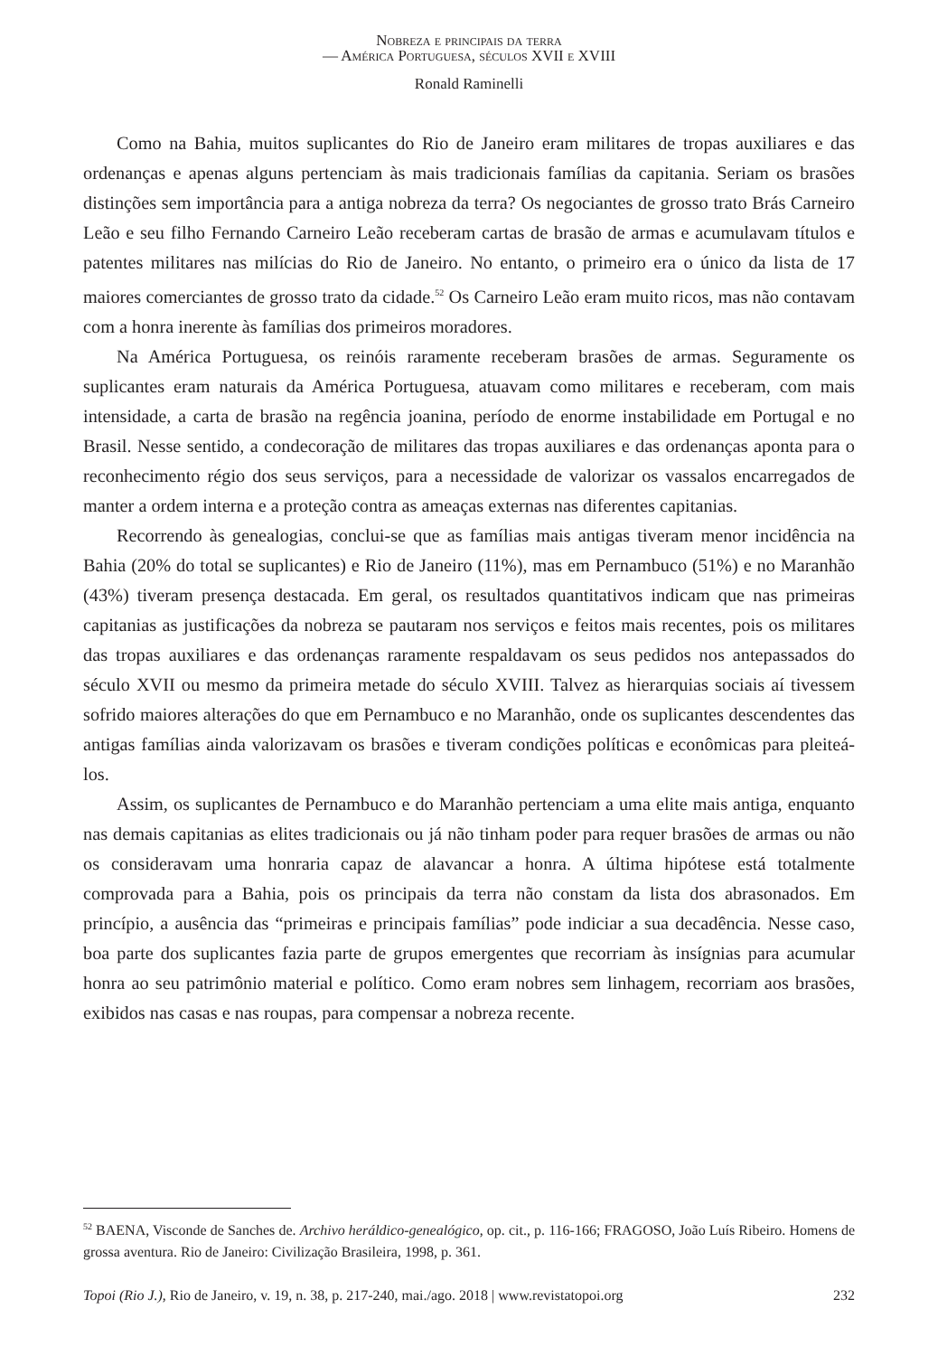Nobreza e principais da terra
— América Portuguesa, séculos XVII e XVIII
Ronald Raminelli
Como na Bahia, muitos suplicantes do Rio de Janeiro eram militares de tropas auxiliares e das ordenanças e apenas alguns pertenciam às mais tradicionais famílias da capitania. Seriam os brasões distinções sem importância para a antiga nobreza da terra? Os negociantes de grosso trato Brás Carneiro Leão e seu filho Fernando Carneiro Leão receberam cartas de brasão de armas e acumulavam títulos e patentes militares nas milícias do Rio de Janeiro. No entanto, o primeiro era o único da lista de 17 maiores comerciantes de grosso trato da cidade.<sup>52</sup> Os Carneiro Leão eram muito ricos, mas não contavam com a honra inerente às famílias dos primeiros moradores.
Na América Portuguesa, os reinóis raramente receberam brasões de armas. Seguramente os suplicantes eram naturais da América Portuguesa, atuavam como militares e receberam, com mais intensidade, a carta de brasão na regência joanina, período de enorme instabilidade em Portugal e no Brasil. Nesse sentido, a condecoração de militares das tropas auxiliares e das ordenanças aponta para o reconhecimento régio dos seus serviços, para a necessidade de valorizar os vassalos encarregados de manter a ordem interna e a proteção contra as ameaças externas nas diferentes capitanias.
Recorrendo às genealogias, conclui-se que as famílias mais antigas tiveram menor incidência na Bahia (20% do total se suplicantes) e Rio de Janeiro (11%), mas em Pernambuco (51%) e no Maranhão (43%) tiveram presença destacada. Em geral, os resultados quantitativos indicam que nas primeiras capitanias as justificações da nobreza se pautaram nos serviços e feitos mais recentes, pois os militares das tropas auxiliares e das ordenanças raramente respaldavam os seus pedidos nos antepassados do século XVII ou mesmo da primeira metade do século XVIII. Talvez as hierarquias sociais aí tivessem sofrido maiores alterações do que em Pernambuco e no Maranhão, onde os suplicantes descendentes das antigas famílias ainda valorizavam os brasões e tiveram condições políticas e econômicas para pleiteá-los.
Assim, os suplicantes de Pernambuco e do Maranhão pertenciam a uma elite mais antiga, enquanto nas demais capitanias as elites tradicionais ou já não tinham poder para requer brasões de armas ou não os consideravam uma honraria capaz de alavancar a honra. A última hipótese está totalmente comprovada para a Bahia, pois os principais da terra não constam da lista dos abrasonados. Em princípio, a ausência das “primeiras e principais famílias” pode indiciar a sua decadência. Nesse caso, boa parte dos suplicantes fazia parte de grupos emergentes que recorriam às insígnias para acumular honra ao seu patrimônio material e político. Como eram nobres sem linhagem, recorriam aos brasões, exibidos nas casas e nas roupas, para compensar a nobreza recente.
<sup>52</sup> BAENA, Visconde de Sanches de. Archivo heráldico-genealógico, op. cit., p. 116-166; FRAGOSO, João Luís Ribeiro. Homens de grossa aventura. Rio de Janeiro: Civilização Brasileira, 1998, p. 361.
Topoi (Rio J.), Rio de Janeiro, v. 19, n. 38, p. 217-240, mai./ago. 2018 | www.revistatopoi.org 232